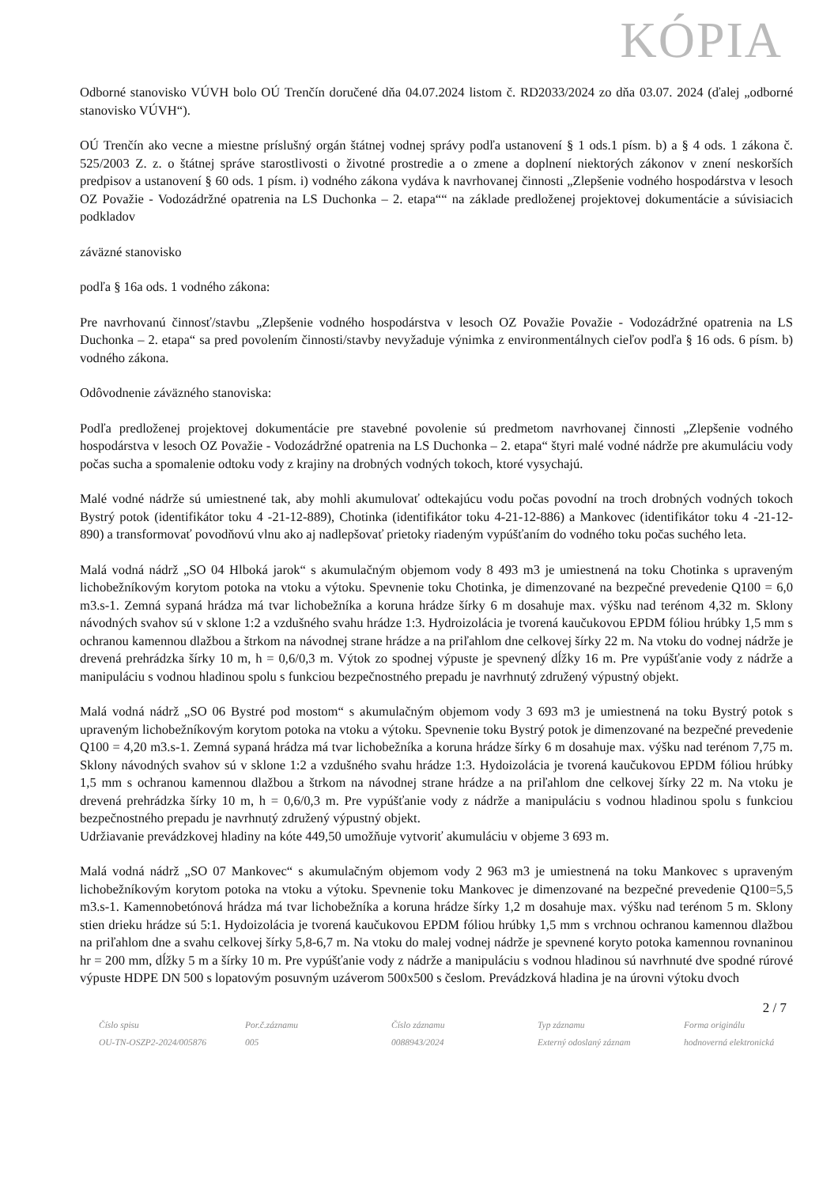KÓPIA
Odborné stanovisko VÚVH bolo OÚ Trenčín doručené dňa 04.07.2024 listom č. RD2033/2024 zo dňa 03.07. 2024 (ďalej „odborné stanovisko VÚVH“).
OÚ Trenčín ako vecne a miestne príslušný orgán štátnej vodnej správy podľa ustanovení § 1 ods.1 písm. b) a § 4 ods. 1 zákona č. 525/2003 Z. z. o štátnej správe starostlivosti o životné prostredie a o zmene a doplnení niektorých zákonov v znení neskorších predpisov a ustanovení § 60 ods. 1 písm. i) vodného zákona vydáva k navrhovanej činnosti „Zlepšenie vodného hospodárstva v lesoch OZ Považie - Vodozádržné opatrenia na LS Duchonka – 2. etapa““ na základe predloženej projektovej dokumentácie a súvisiacich podkladov
záväzné stanovisko
podľa § 16a ods. 1 vodného zákona:
Pre navrhovanú činnosť/stavbu „Zlepšenie vodného hospodárstva v lesoch OZ Považie Považie - Vodozádržné opatrenia na LS Duchonka – 2. etapa“ sa pred povolením činnosti/stavby nevyžaduje výnimka z environmentálnych cieľov podľa § 16 ods. 6 písm. b) vodného zákona.
Odôvodnenie záväzného stanoviska:
Podľa predloženej projektovej dokumentácie pre stavebné povolenie sú predmetom navrhovanej činnosti „Zlepšenie vodného hospodárstva v lesoch OZ Považie - Vodozádržné opatrenia na LS Duchonka – 2. etapa“ štyri malé vodné nádrže pre akumuláciu vody počas sucha a spomalenie odtoku vody z krajiny na drobných vodných tokoch, ktoré vysychajú.
Malé vodné nádrže sú umiestnené tak, aby mohli akumulovať odtekajúcu vodu počas povodní na troch drobných vodných tokoch Bystrý potok (identifikátor toku 4 -21-12-889), Chotinka (identifikátor toku 4-21-12-886) a Mankovec (identifikátor toku 4 -21-12-890) a transformovať povodňovú vlnu ako aj nadlepšovať prietoky riadeným vypúšťaním do vodného toku počas suchého leta.
Malá vodná nádrž „SO 04 Hlboká jarok“ s akumulačným objemom vody 8 493 m3 je umiestnená na toku Chotinka s upraveným lichobežníkovým korytom potoka na vtoku a výtoku. Spevnenie toku Chotinka, je dimenzované na bezpečné prevedenie Q100 = 6,0 m3.s-1. Zemná sypaná hrádza má tvar lichobežníka a koruna hrádze šírky 6 m dosahuje max. výšku nad terénom 4,32 m. Sklony návodných svahov sú v sklone 1:2 a vzdušného svahu hrádze 1:3. Hydroizolácia je tvorená kaučukovou EPDM fóliou hrúbky 1,5 mm s ochranou kamennou dlažbou a štrkom na návodnej strane hrádze a na priľahlom dne celkovej šírky 22 m. Na vtoku do vodnej nádrže je drevená prehrádzka šírky 10 m, h = 0,6/0,3 m. Výtok zo spodnej výpuste je spevnený dĺžky 16 m. Pre vypúšťanie vody z nádrže a manipuláciu s vodnou hladinou spolu s funkciou bezpečnostného prepadu je navrhnutý združený výpustný objekt.
Malá vodná nádrž „SO 06 Bystré pod mostom“ s akumulačným objemom vody 3 693 m3 je umiestnená na toku Bystrý potok s upraveným lichobežníkovým korytom potoka na vtoku a výtoku. Spevnenie toku Bystrý potok je dimenzované na bezpečné prevedenie Q100 = 4,20 m3.s-1. Zemná sypaná hrádza má tvar lichobežníka a koruna hrádze šírky 6 m dosahuje max. výšku nad terénom 7,75 m. Sklony návodných svahov sú v sklone 1:2 a vzdušného svahu hrádze 1:3. Hydoizolácia je tvorená kaučukovou EPDM fóliou hrúbky 1,5 mm s ochranou kamennou dlažbou a štrkom na návodnej strane hrádze a na priľahlom dne celkovej šírky 22 m. Na vtoku je drevená prehrádzka šírky 10 m, h = 0,6/0,3 m. Pre vypúšťanie vody z nádrže a manipuláciu s vodnou hladinou spolu s funkciou bezpečnostného prepadu je navrhnutý združený výpustný objekt.
Udržiavanie prevádzkovej hladiny na kóte 449,50 umožňuje vytvoriť akumuláciu v objeme 3 693 m.
Malá vodná nádrž „SO 07 Mankovec“ s akumulačným objemom vody 2 963 m3 je umiestnená na toku Mankovec s upraveným lichobežníkovým korytom potoka na vtoku a výtoku. Spevnenie toku Mankovec je dimenzované na bezpečné prevedenie Q100=5,5 m3.s-1. Kamennobetónová hrádza má tvar lichobežníka a koruna hrádze šírky 1,2 m dosahuje max. výšku nad terénom 5 m. Sklony stien drieku hrádze sú 5:1. Hydoizolácia je tvorená kaučukovou EPDM fóliou hrúbky 1,5 mm s vrchnou ochranou kamennou dlažbou na priľahlom dne a svahu celkovej šírky 5,8-6,7 m. Na vtoku do malej vodnej nádrže je spevnené koryto potoka kamennou rovnaninou hr = 200 mm, dĺžky 5 m a šírky 10 m. Pre vypúšťanie vody z nádrže a manipuláciu s vodnou hladinou sú navrhnuté dve spodné rúrové výpuste HDPE DN 500 s lopatovým posuvným uzáverom 500x500 s česlom. Prevádzková hladina je na úrovni výtoku dvoch
2 / 7
| Číslo spisu | Por.č.záznamu | Číslo záznamu | Typ záznamu | Forma originálu |
| OU-TN-OSZP2-2024/005876 | 005 | 0088943/2024 | Externý odoslaný záznam | hodnoverná elektronická |